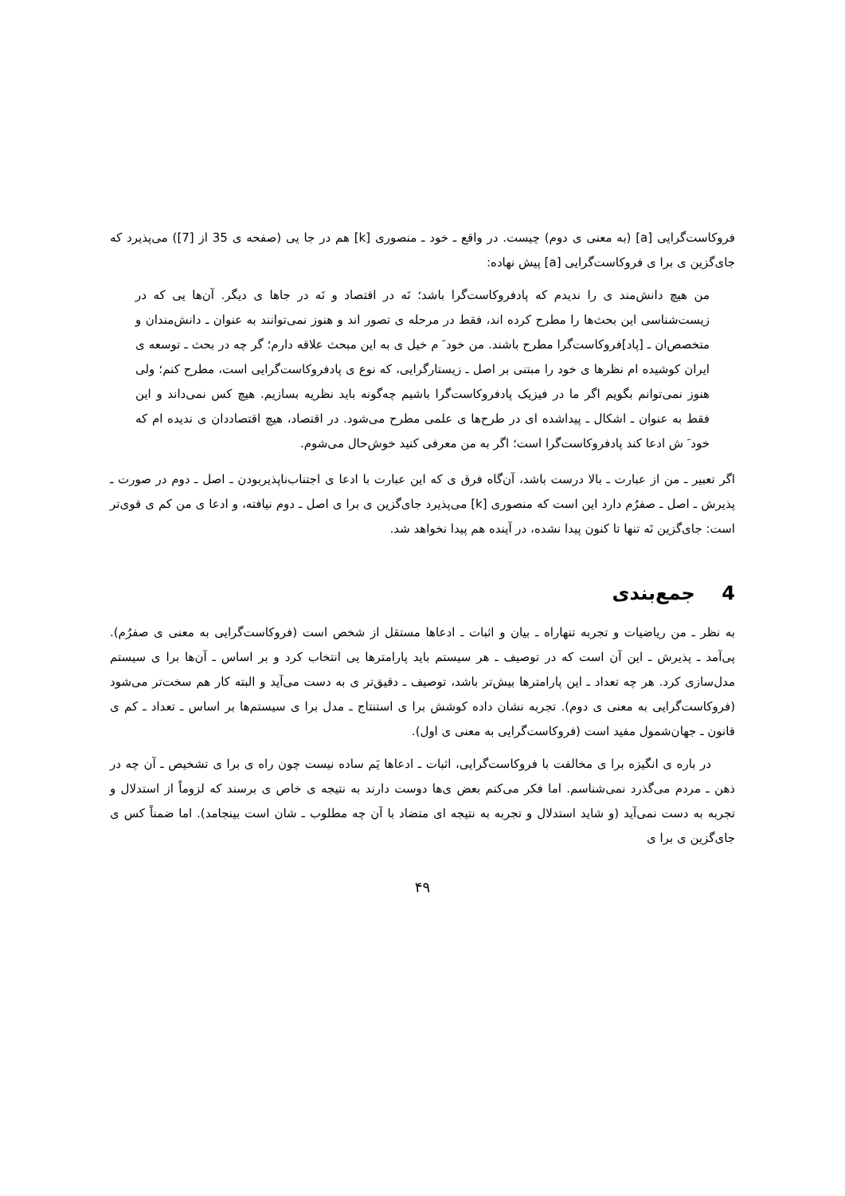فروکاست‌گرایی [a] (به معنی ی دوم) چیست. در واقع ـ خود ـ منصوری [k] هم در جا یی (صفحه ی 35 از [7]) می‌پذیرد که جای‌گزین ی برا ی فروکاست‌گرایی [a] پیش نهاده:
من هیچ دانش‌مند ی را ندیدم که پادفروکاست‌گرا باشد؛ نَه در اقتصاد و نَه در جاها ی دیگر. آن‌ها یی که در زیست‌شناسی این بحث‌ها را مطرح کرده اند، فقط در مرحله ی تصور اند و هنوز نمی‌توانند به عنوان ـ دانش‌مندان و متخصص‌ان ـ [پاد]فروکاست‌گرا مطرح باشند. من خود َ م خیل ی به این مبحث علاقه دارم؛ گر چه در بحث ـ توسعه ی ایران کوشیده ام نظرها ی خود را مبتنی بر اصل ـ زیستارگرایی، که نوع ی پادفروکاست‌گرایی است، مطرح کنم؛ ولی هنوز نمی‌توانم بگویم اگر ما در فیزیک پادفروکاست‌گرا باشیم چه‌گونه باید نظریه بسازیم. هیچ کس نمی‌داند و این فقط به عنوان ـ اشکال ـ پیداشده ای در طرح‌ها ی علمی مطرح می‌شود. در اقتصاد، هیچ اقتصاددان ی ندیده ام که خود َ ش ادعا کند پادفروکاست‌گرا است؛ اگر به من معرفی کنید خوش‌حال می‌شوم.
اگر تعبیر ـ من از عبارت ـ بالا درست باشد، آن‌گاه فرق ی که این عبارت با ادعا ی اجتناب‌ناپذیربودن ـ اصل ـ دوم در صورت ـ پذیرش ـ اصل ـ صفرُم دارد این است که منصوری [k] می‌پذیرد جای‌گزین ی برا ی اصل ـ دوم نیافته، و ادعا ی من کم ی قوی‌تر است: جای‌گزین نَه تنها تا کنون پیدا نشده، در آینده هم پیدا نخواهد شد.
4 جمع‌بندی
به نظر ـ من ریاضیات و تجربه تنهاراه ـ بیان و اثبات ـ ادعاها مستقل از شخص است (فروکاست‌گرایی به معنی ی صفرُم). پی‌آمد ـ پذیرش ـ این آن است که در توصیف ـ هر سیستم باید پارامترها یی انتخاب کرد و بر اساس ـ آن‌ها برا ی سیستم مدل‌سازی کرد. هر چه تعداد ـ این پارامترها بیش‌تر باشد، توصیف ـ دقیق‌تر ی به دست می‌آید و البته کار هم سخت‌تر می‌شود (فروکاست‌گرایی به معنی ی دوم). تجربه نشان داده کوشش برا ی استنتاج ـ مدل برا ی سیستم‌ها بر اساس ـ تعداد ـ کم ی قانون ـ جهان‌شمول مفید است (فروکاست‌گرایی به معنی ی اول).
در باره ی انگیزه برا ی مخالفت با فروکاست‌گرایی، اثبات ـ ادعاها یَم ساده نیست چون راه ی برا ی تشخیص ـ آن چه در ذهن ـ مردم می‌گذرد نمی‌شناسم. اما فکر می‌کنم بعض ی‌ها دوست دارند به نتیجه ی خاص ی برسند که لزوماً از استدلال و تجربه به دست نمی‌آید (و شاید استدلال و تجربه به نتیجه ای متضاد با آن چه مطلوب ـ شان است بینجامد). اما ضمناً کس ی جای‌گزین ی برا ی
۴۹